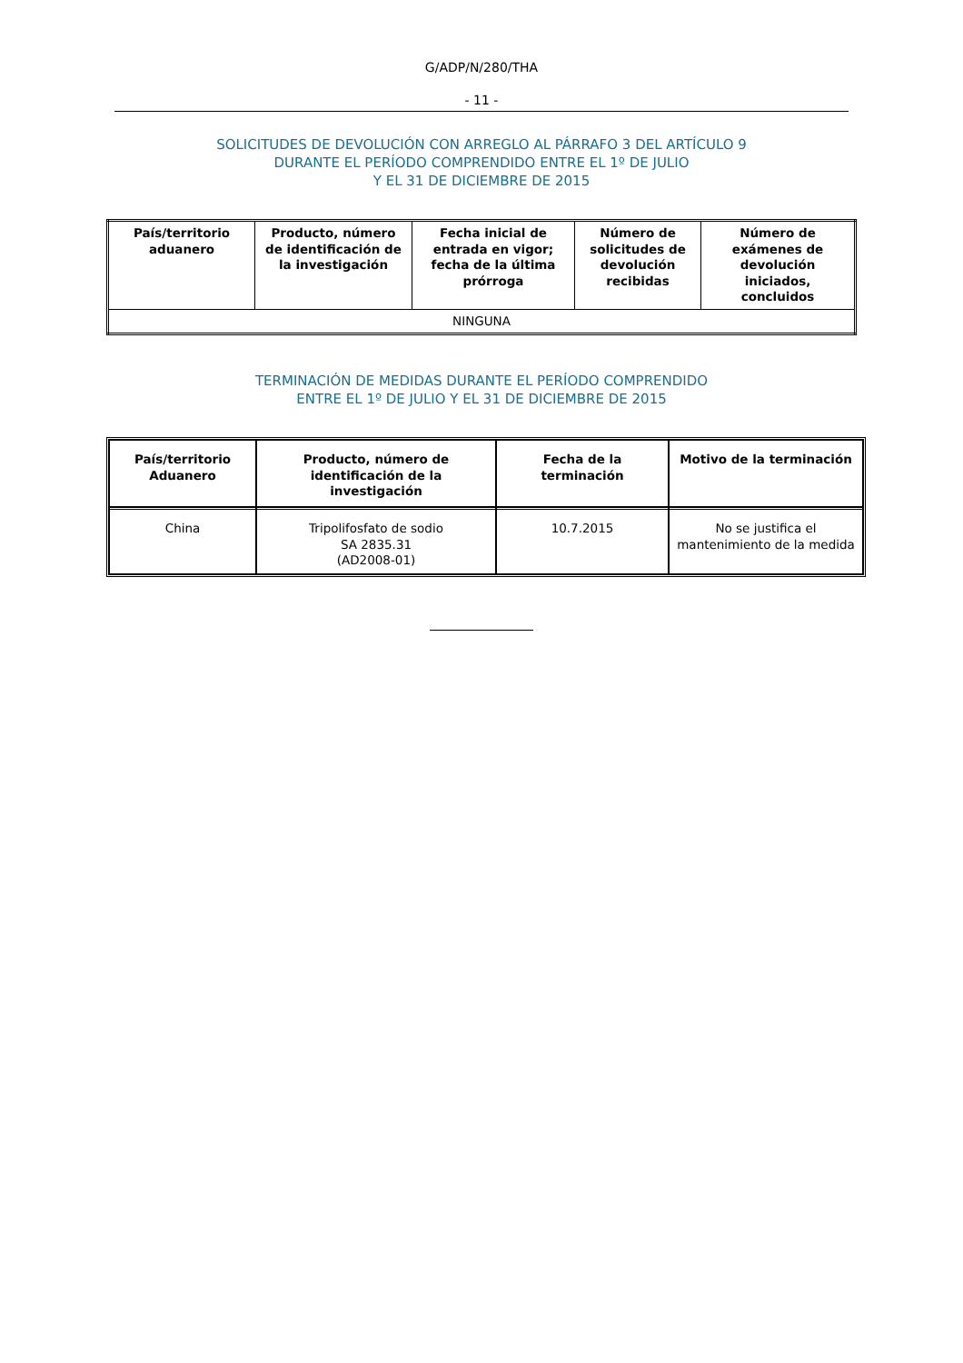G/ADP/N/280/THA
- 11 -
SOLICITUDES DE DEVOLUCIÓN CON ARREGLO AL PÁRRAFO 3 DEL ARTÍCULO 9
DURANTE EL PERÍODO COMPRENDIDO ENTRE EL 1º DE JULIO
Y EL 31 DE DICIEMBRE DE 2015
| País/territorio aduanero | Producto, número de identificación de la investigación | Fecha inicial de entrada en vigor; fecha de la última prórroga | Número de solicitudes de devolución recibidas | Número de exámenes de devolución iniciados, concluidos |
| --- | --- | --- | --- | --- |
| NINGUNA | | | | |
TERMINACIÓN DE MEDIDAS DURANTE EL PERÍODO COMPRENDIDO
ENTRE EL 1º DE JULIO Y EL 31 DE DICIEMBRE DE 2015
| País/territorio Aduanero | Producto, número de identificación de la investigación | Fecha de la terminación | Motivo de la terminación |
| --- | --- | --- | --- |
| China | Tripolifosfato de sodio SA 2835.31 (AD2008-01) | 10.7.2015 | No se justifica el mantenimiento de la medida |